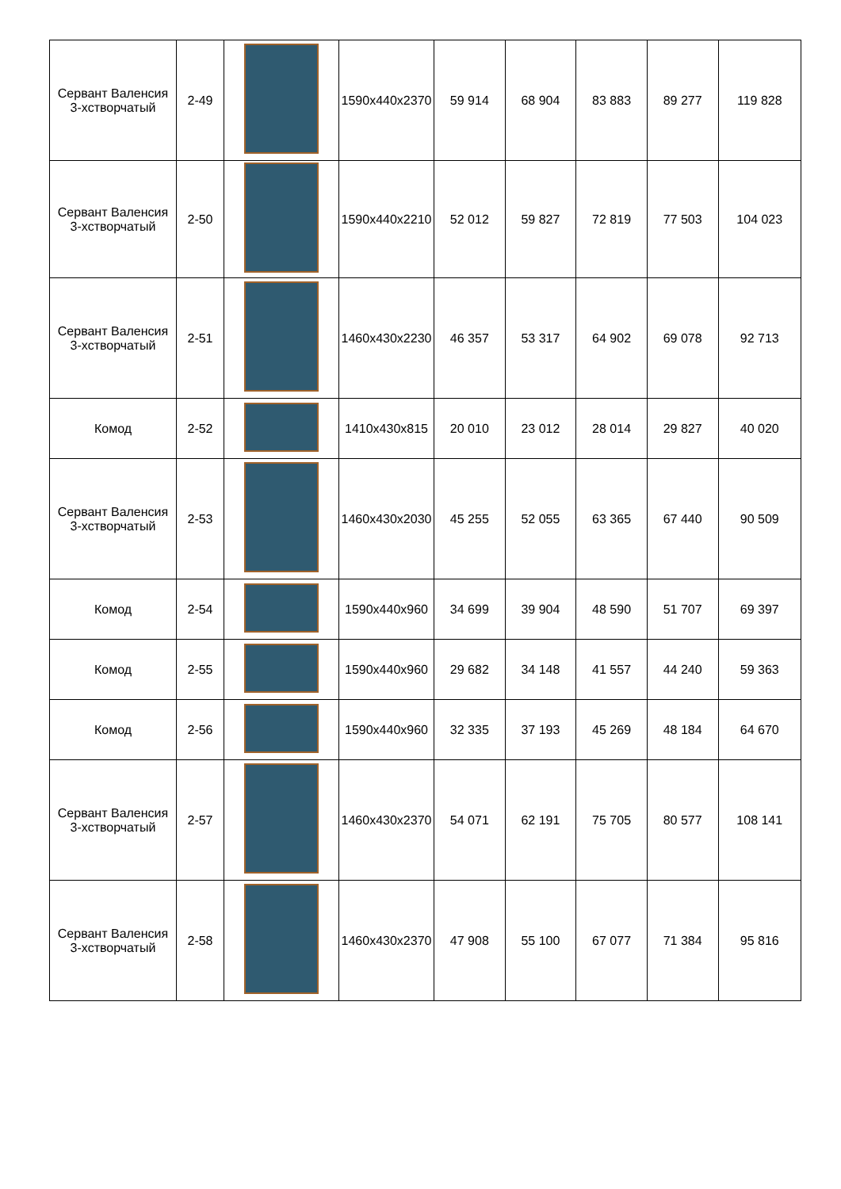| Сервант Валенсия 3-хстворчатый | 2-49 | | 1590x440x2370 | 59 914 | 68 904 | 83 883 | 89 277 | 119 828 |
| Сервант Валенсия 3-хстворчатый | 2-50 | | 1590x440x2210 | 52 012 | 59 827 | 72 819 | 77 503 | 104 023 |
| Сервант Валенсия 3-хстворчатый | 2-51 | | 1460x430x2230 | 46 357 | 53 317 | 64 902 | 69 078 | 92 713 |
| Комод | 2-52 | | 1410x430x815 | 20 010 | 23 012 | 28 014 | 29 827 | 40 020 |
| Сервант Валенсия 3-хстворчатый | 2-53 | | 1460x430x2030 | 45 255 | 52 055 | 63 365 | 67 440 | 90 509 |
| Комод | 2-54 | | 1590x440x960 | 34 699 | 39 904 | 48 590 | 51 707 | 69 397 |
| Комод | 2-55 | | 1590x440x960 | 29 682 | 34 148 | 41 557 | 44 240 | 59 363 |
| Комод | 2-56 | | 1590x440x960 | 32 335 | 37 193 | 45 269 | 48 184 | 64 670 |
| Сервант Валенсия 3-хстворчатый | 2-57 | | 1460x430x2370 | 54 071 | 62 191 | 75 705 | 80 577 | 108 141 |
| Сервант Валенсия 3-хстворчатый | 2-58 | | 1460x430x2370 | 47 908 | 55 100 | 67 077 | 71 384 | 95 816 |